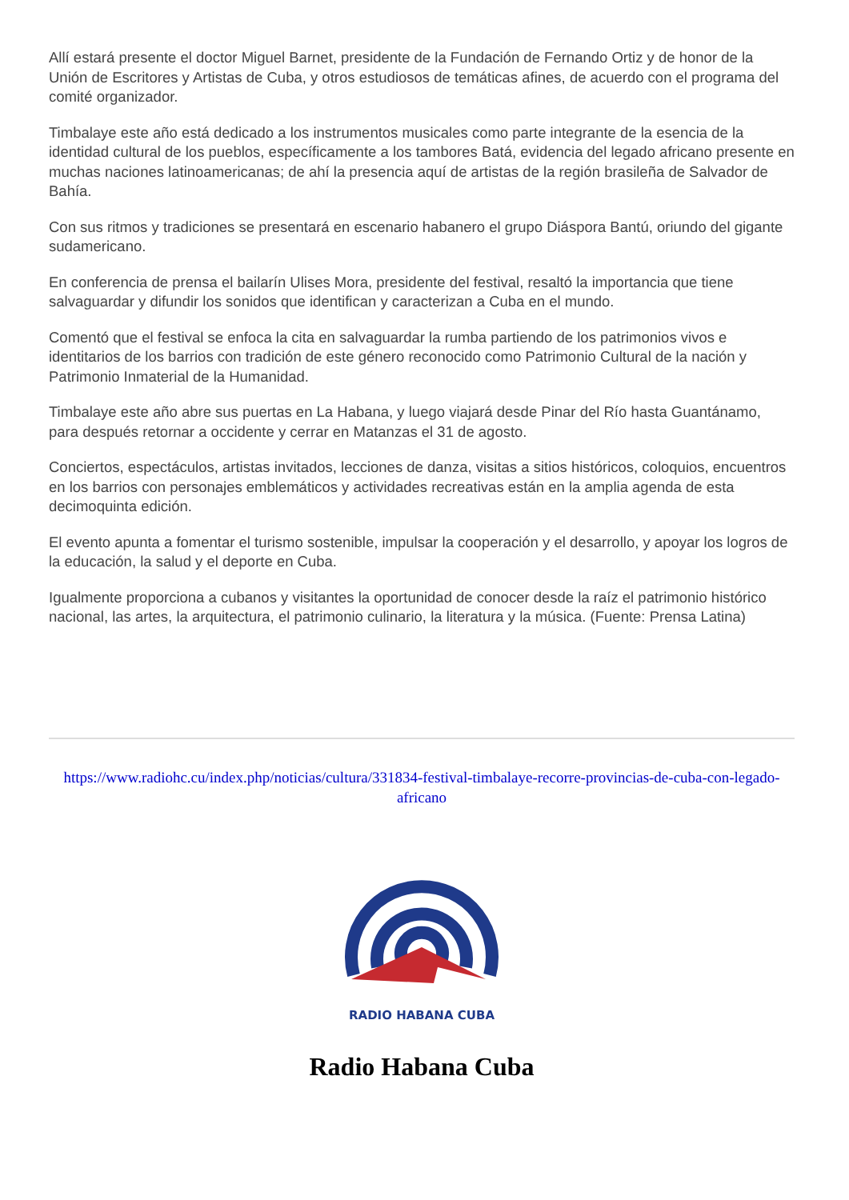Allí estará presente el doctor Miguel Barnet, presidente de la Fundación de Fernando Ortiz y de honor de la Unión de Escritores y Artistas de Cuba, y otros estudiosos de temáticas afines, de acuerdo con el programa del comité organizador.
Timbalaye este año está dedicado a los instrumentos musicales como parte integrante de la esencia de la identidad cultural de los pueblos, específicamente a los tambores Batá, evidencia del legado africano presente en muchas naciones latinoamericanas; de ahí la presencia aquí de artistas de la región brasileña de Salvador de Bahía.
Con sus ritmos y tradiciones se presentará en escenario habanero el grupo Diáspora Bantú, oriundo del gigante sudamericano.
En conferencia de prensa el bailarín Ulises Mora, presidente del festival, resaltó la importancia que tiene salvaguardar y difundir los sonidos que identifican y caracterizan a Cuba en el mundo.
Comentó que el festival se enfoca la cita en salvaguardar la rumba partiendo de los patrimonios vivos e identitarios de los barrios con tradición de este género reconocido como Patrimonio Cultural de la nación y Patrimonio Inmaterial de la Humanidad.
Timbalaye este año abre sus puertas en La Habana, y luego viajará desde Pinar del Río hasta Guantánamo, para después retornar a occidente y cerrar en Matanzas el 31 de agosto.
Conciertos, espectáculos, artistas invitados, lecciones de danza, visitas a sitios históricos, coloquios, encuentros en los barrios con personajes emblemáticos y actividades recreativas están en la amplia agenda de esta decimoquinta edición.
El evento apunta a fomentar el turismo sostenible, impulsar la cooperación y el desarrollo, y apoyar los logros de la educación, la salud y el deporte en Cuba.
Igualmente proporciona a cubanos y visitantes la oportunidad de conocer desde la raíz el patrimonio histórico nacional, las artes, la arquitectura, el patrimonio culinario, la literatura y la música. (Fuente: Prensa Latina)
https://www.radiohc.cu/index.php/noticias/cultura/331834-festival-timbalaye-recorre-provincias-de-cuba-con-legado-africano
RADIO HABANA CUBA
Radio Habana Cuba